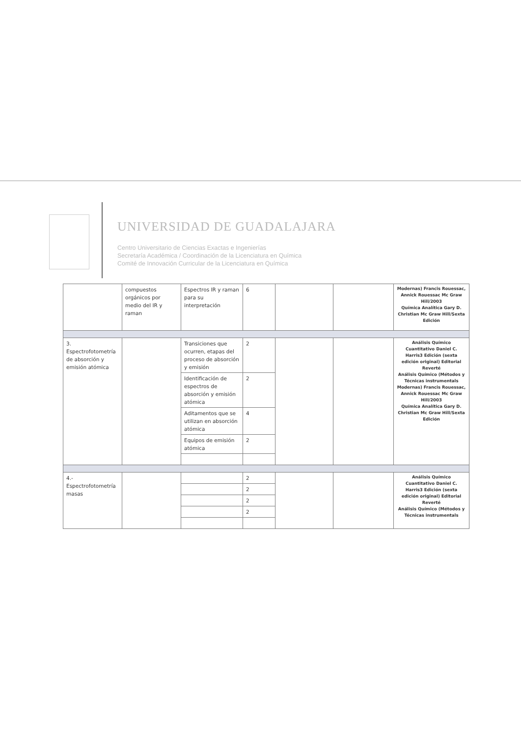UNIVERSIDAD DE GUADALAJARA
Centro Universitario de Ciencias Exactas e Ingenierías
Secretaría Académica / Coordinación de la Licenciatura en Química
Comité de Innovación Curricular de la Licenciatura en Química
| | compuestos orgánicos por medio del IR y raman | Espectros IR y raman para su interpretación | 6 | | | Modernas) Francis Rouessac, Annick Rouessac Mc Graw Hill/2003 Química Analítica Gary D. Christian Mc Graw Hill/Sexta Edición |
| 3. Espectrofotometría de absorción y emisión atómica | | Transiciones que ocurren, etapas del proceso de absorción y emisión | 2 | | | Análisis Químico Cuantitativo Daniel C. Harris3 Edición (sexta edición original) Editorial Reverté Análisis Químico (Métodos y Técnicas instrumentals Modernas) Francis Rouessac, Annick Rouessac Mc Graw Hill/2003 Química Analítica Gary D. Christian Mc Graw Hill/Sexta Edición |
| | | Identificación de espectros de absorción y emisión atómica | 2 | | | |
| | | Aditamentos que se utilizan en absorción atómica | 4 | | | |
| | | Equipos de emisión atómica | 2 | | | |
| 4.- Espectrofotometría masas | | | 2 | | | Análisis Químico Cuantitativo Daniel C. Harris3 Edición (sexta edición original) Editorial Reverté Análisis Químico (Métodos y Técnicas instrumentals |
| | | | 2 | | | |
| | | | 2 | | | |
| | | | 2 | | | |